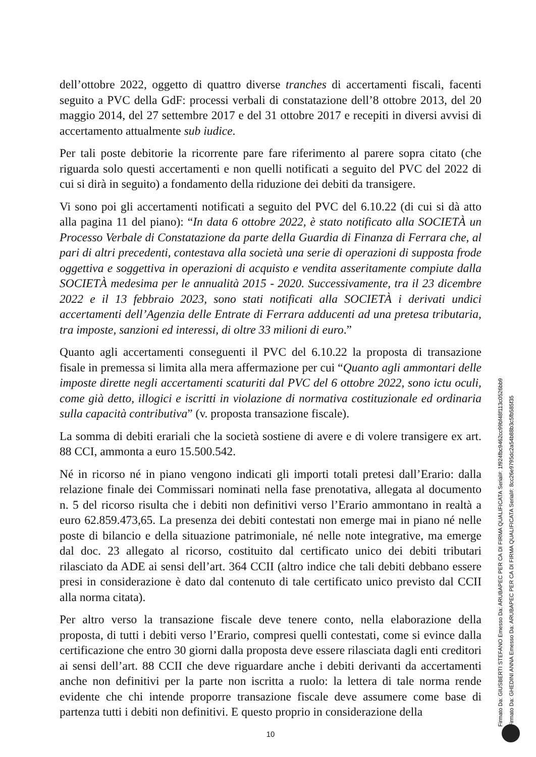dell’ottobre 2022, oggetto di quattro diverse tranches di accertamenti fiscali, facenti seguito a PVC della GdF: processi verbali di constatazione dell’8 ottobre 2013, del 20 maggio 2014, del 27 settembre 2017 e del 31 ottobre 2017 e recepiti in diversi avvisi di accertamento attualmente sub iudice.
Per tali poste debitorie la ricorrente pare fare riferimento al parere sopra citato (che riguarda solo questi accertamenti e non quelli notificati a seguito del PVC del 2022 di cui si dirà in seguito) a fondamento della riduzione dei debiti da transigere.
Vi sono poi gli accertamenti notificati a seguito del PVC del 6.10.22 (di cui si dà atto alla pagina 11 del piano): “In data 6 ottobre 2022, è stato notificato alla SOCIETÀ un Processo Verbale di Constatazione da parte della Guardia di Finanza di Ferrara che, al pari di altri precedenti, contestava alla società una serie di operazioni di supposta frode oggettiva e soggettiva in operazioni di acquisto e vendita asseritamente compiute dalla SOCIETÀ medesima per le annualità 2015 - 2020. Successivamente, tra il 23 dicembre 2022 e il 13 febbraio 2023, sono stati notificati alla SOCIETÀ i derivati undici accertamenti dell’Agenzia delle Entrate di Ferrara adducenti ad una pretesa tributaria, tra imposte, sanzioni ed interessi, di oltre 33 milioni di euro.”
Quanto agli accertamenti conseguenti il PVC del 6.10.22 la proposta di transazione fisale in premessa si limita alla mera affermazione per cui “Quanto agli ammontari delle imposte dirette negli accertamenti scaturiti dal PVC del 6 ottobre 2022, sono ictu oculi, come già detto, illogici e iscritti in violazione di normativa costituzionale ed ordinaria sulla capacità contributiva” (v. proposta transazione fiscale).
La somma di debiti erariali che la società sostiene di avere e di volere transigere ex art. 88 CCI, ammonta a euro 15.500.542.
Né in ricorso né in piano vengono indicati gli importi totali pretesi dall’Erario: dalla relazione finale dei Commissari nominati nella fase prenotativa, allegata al documento n. 5 del ricorso risulta che i debiti non definitivi verso l’Erario ammontano in realtà a euro 62.859.473,65. La presenza dei debiti contestati non emerge mai in piano né nelle poste di bilancio e della situazione patrimoniale, né nelle note integrative, ma emerge dal doc. 23 allegato al ricorso, costituito dal certificato unico dei debiti tributari rilasciato da ADE ai sensi dell’art. 364 CCII (altro indice che tali debiti debbano essere presi in considerazione è dato dal contenuto di tale certificato unico previsto dal CCII alla norma citata).
Per altro verso la transazione fiscale deve tenere conto, nella elaborazione della proposta, di tutti i debiti verso l’Erario, compresi quelli contestati, come si evince dalla certificazione che entro 30 giorni dalla proposta deve essere rilasciata dagli enti creditori ai sensi dell’art. 88 CCII che deve riguardare anche i debiti derivanti da accertamenti anche non definitivi per la parte non iscritta a ruolo: la lettera di tale norma rende evidente che chi intende proporre transazione fiscale deve assumere come base di partenza tutti i debiti non definitivi. E questo proprio in considerazione della
10
Firmato Da: GIUSBERTI STEFANO Emesso Da: ARUBAPEC PER CA DI FIRMA QUALIFICATA Serial#: 1f924fbc9462cc99bf48f113c0526bb9
Firmato Da: GHEDINI ANNA Emesso Da: ARUBAPEC PER CA DI FIRMA QUALIFICATA Serial#: 8cc26e9795dc2a54b88b3c5fb585f35